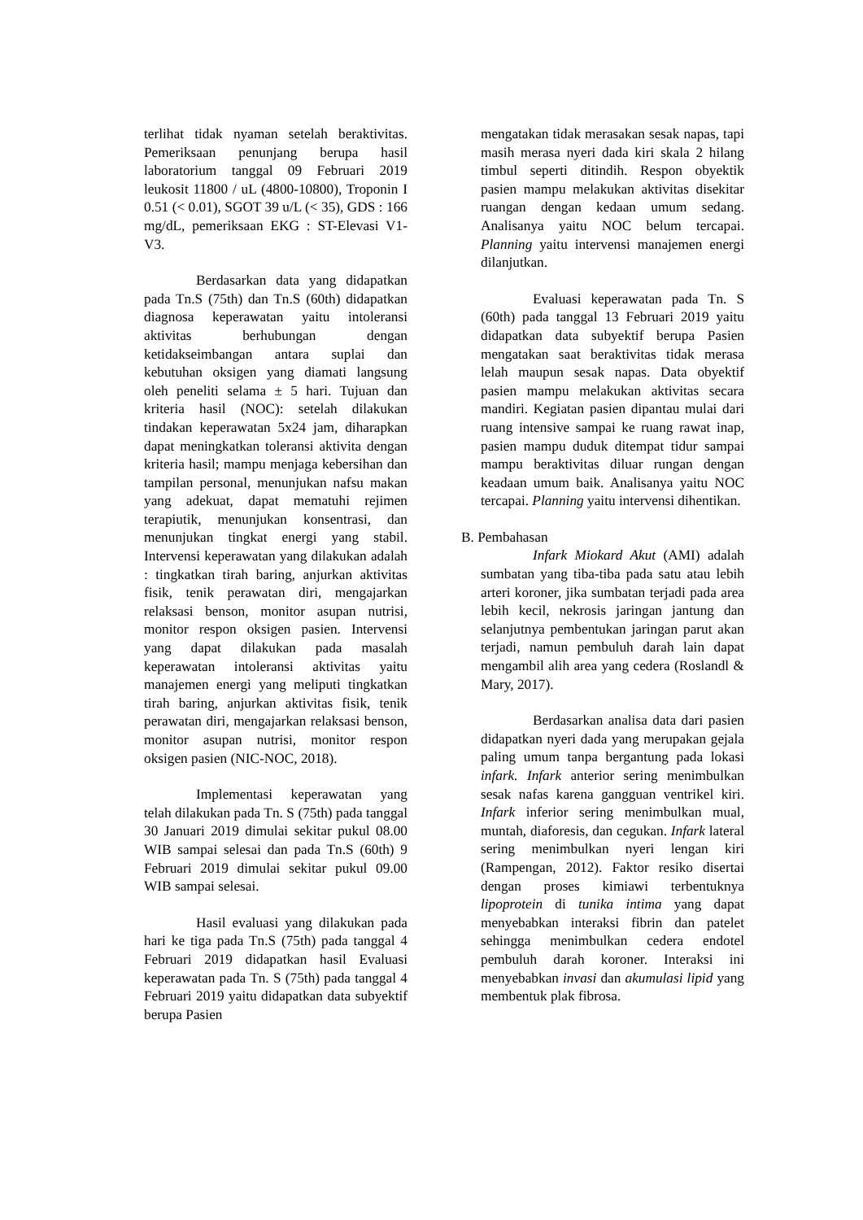terlihat tidak nyaman setelah beraktivitas. Pemeriksaan penunjang berupa hasil laboratorium tanggal 09 Februari 2019 leukosit 11800 / uL (4800-10800), Troponin I 0.51 (< 0.01), SGOT 39 u/L (< 35), GDS : 166 mg/dL, pemeriksaan EKG : ST-Elevasi V1-V3.
Berdasarkan data yang didapatkan pada Tn.S (75th) dan Tn.S (60th) didapatkan diagnosa keperawatan yaitu intoleransi aktivitas berhubungan dengan ketidakseimbangan antara suplai dan kebutuhan oksigen yang diamati langsung oleh peneliti selama ± 5 hari. Tujuan dan kriteria hasil (NOC): setelah dilakukan tindakan keperawatan 5x24 jam, diharapkan dapat meningkatkan toleransi aktivita dengan kriteria hasil; mampu menjaga kebersihan dan tampilan personal, menunjukan nafsu makan yang adekuat, dapat mematuhi rejimen terapiutik, menunjukan konsentrasi, dan menunjukan tingkat energi yang stabil. Intervensi keperawatan yang dilakukan adalah : tingkatkan tirah baring, anjurkan aktivitas fisik, tenik perawatan diri, mengajarkan relaksasi benson, monitor asupan nutrisi, monitor respon oksigen pasien. Intervensi yang dapat dilakukan pada masalah keperawatan intoleransi aktivitas yaitu manajemen energi yang meliputi tingkatkan tirah baring, anjurkan aktivitas fisik, tenik perawatan diri, mengajarkan relaksasi benson, monitor asupan nutrisi, monitor respon oksigen pasien (NIC-NOC, 2018).
Implementasi keperawatan yang telah dilakukan pada Tn. S (75th) pada tanggal 30 Januari 2019 dimulai sekitar pukul 08.00 WIB sampai selesai dan pada Tn.S (60th) 9 Februari 2019 dimulai sekitar pukul 09.00 WIB sampai selesai.
Hasil evaluasi yang dilakukan pada hari ke tiga pada Tn.S (75th) pada tanggal 4 Februari 2019 didapatkan hasil Evaluasi keperawatan pada Tn. S (75th) pada tanggal 4 Februari 2019 yaitu didapatkan data subyektif berupa Pasien
mengatakan tidak merasakan sesak napas, tapi masih merasa nyeri dada kiri skala 2 hilang timbul seperti ditindih. Respon obyektik pasien mampu melakukan aktivitas disekitar ruangan dengan kedaan umum sedang. Analisanya yaitu NOC belum tercapai. Planning yaitu intervensi manajemen energi dilanjutkan.
Evaluasi keperawatan pada Tn. S (60th) pada tanggal 13 Februari 2019 yaitu didapatkan data subyektif berupa Pasien mengatakan saat beraktivitas tidak merasa lelah maupun sesak napas. Data obyektif pasien mampu melakukan aktivitas secara mandiri. Kegiatan pasien dipantau mulai dari ruang intensive sampai ke ruang rawat inap, pasien mampu duduk ditempat tidur sampai mampu beraktivitas diluar rungan dengan keadaan umum baik. Analisanya yaitu NOC tercapai. Planning yaitu intervensi dihentikan.
B. Pembahasan
Infark Miokard Akut (AMI) adalah sumbatan yang tiba-tiba pada satu atau lebih arteri koroner, jika sumbatan terjadi pada area lebih kecil, nekrosis jaringan jantung dan selanjutnya pembentukan jaringan parut akan terjadi, namun pembuluh darah lain dapat mengambil alih area yang cedera (Roslandl & Mary, 2017).
Berdasarkan analisa data dari pasien didapatkan nyeri dada yang merupakan gejala paling umum tanpa bergantung pada lokasi infark. Infark anterior sering menimbulkan sesak nafas karena gangguan ventrikel kiri. Infark inferior sering menimbulkan mual, muntah, diaforesis, dan cegukan. Infark lateral sering menimbulkan nyeri lengan kiri (Rampengan, 2012). Faktor resiko disertai dengan proses kimiawi terbentuknya lipoprotein di tunika intima yang dapat menyebabkan interaksi fibrin dan patelet sehingga menimbulkan cedera endotel pembuluh darah koroner. Interaksi ini menyebabkan invasi dan akumulasi lipid yang membentuk plak fibrosa.